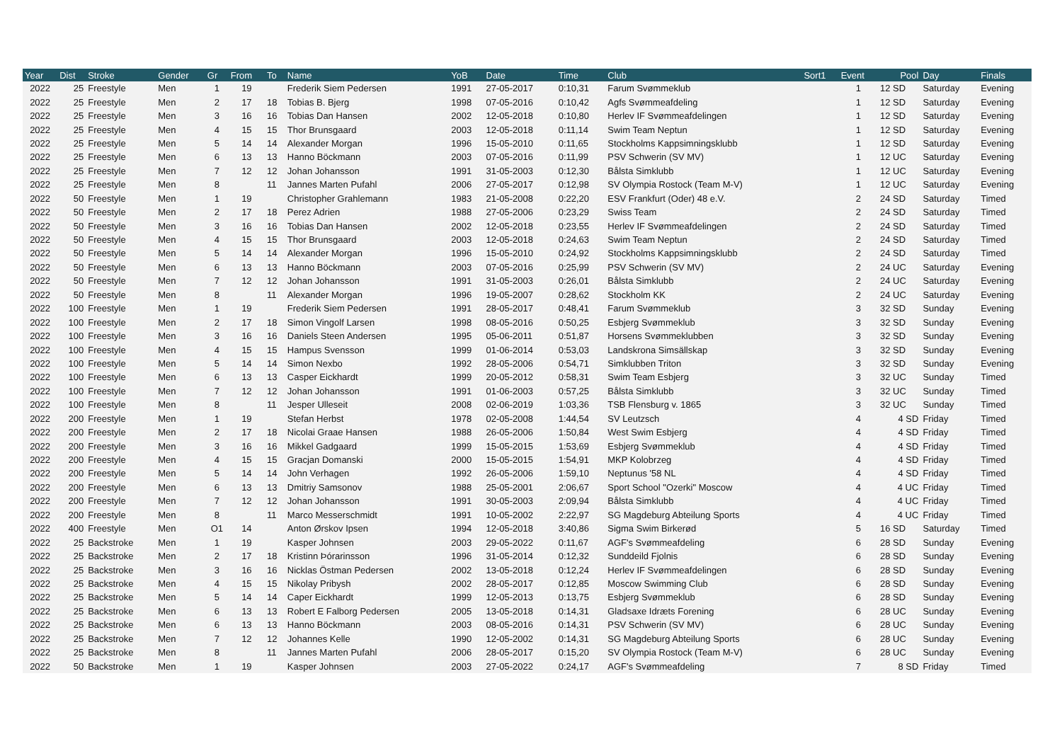| Year | Dist | Stroke | Gender | Gr | From | To | Name | YoB | Date | Time | Club | Sort1 | Event | Pool | Day | Finals |
| --- | --- | --- | --- | --- | --- | --- | --- | --- | --- | --- | --- | --- | --- | --- | --- | --- |
| 2022 | 25 | Freestyle | Men | 1 | 19 | | Frederik Siem Pedersen | 1991 | 27-05-2017 | 0:10,31 | Farum Svømmeklub | | 1 | 12 SD | Saturday | Evening |
| 2022 | 25 | Freestyle | Men | 2 | 17 | 18 | Tobias B. Bjerg | 1998 | 07-05-2016 | 0:10,42 | Agfs Svømmeafdeling | | 1 | 12 SD | Saturday | Evening |
| 2022 | 25 | Freestyle | Men | 3 | 16 | 16 | Tobias Dan Hansen | 2002 | 12-05-2018 | 0:10,80 | Herlev IF Svømmeafdelingen | | 1 | 12 SD | Saturday | Evening |
| 2022 | 25 | Freestyle | Men | 4 | 15 | 15 | Thor Brunsgaard | 2003 | 12-05-2018 | 0:11,14 | Swim Team Neptun | | 1 | 12 SD | Saturday | Evening |
| 2022 | 25 | Freestyle | Men | 5 | 14 | 14 | Alexander Morgan | 1996 | 15-05-2010 | 0:11,65 | Stockholms Kappsimningsklubb | | 1 | 12 SD | Saturday | Evening |
| 2022 | 25 | Freestyle | Men | 6 | 13 | 13 | Hanno Böckmann | 2003 | 07-05-2016 | 0:11,99 | PSV Schwerin (SV MV) | | 1 | 12 UC | Saturday | Evening |
| 2022 | 25 | Freestyle | Men | 7 | 12 | 12 | Johan Johansson | 1991 | 31-05-2003 | 0:12,30 | Bålsta Simklubb | | 1 | 12 UC | Saturday | Evening |
| 2022 | 25 | Freestyle | Men | 8 | | 11 | Jannes Marten Pufahl | 2006 | 27-05-2017 | 0:12,98 | SV Olympia Rostock (Team M-V) | | 1 | 12 UC | Saturday | Evening |
| 2022 | 50 | Freestyle | Men | 1 | 19 | | Christopher Grahlemann | 1983 | 21-05-2008 | 0:22,20 | ESV Frankfurt (Oder) 48 e.V. | | 2 | 24 SD | Saturday | Timed |
| 2022 | 50 | Freestyle | Men | 2 | 17 | 18 | Perez Adrien | 1988 | 27-05-2006 | 0:23,29 | Swiss Team | | 2 | 24 SD | Saturday | Timed |
| 2022 | 50 | Freestyle | Men | 3 | 16 | 16 | Tobias Dan Hansen | 2002 | 12-05-2018 | 0:23,55 | Herlev IF Svømmeafdelingen | | 2 | 24 SD | Saturday | Timed |
| 2022 | 50 | Freestyle | Men | 4 | 15 | 15 | Thor Brunsgaard | 2003 | 12-05-2018 | 0:24,63 | Swim Team Neptun | | 2 | 24 SD | Saturday | Timed |
| 2022 | 50 | Freestyle | Men | 5 | 14 | 14 | Alexander Morgan | 1996 | 15-05-2010 | 0:24,92 | Stockholms Kappsimningsklubb | | 2 | 24 SD | Saturday | Timed |
| 2022 | 50 | Freestyle | Men | 6 | 13 | 13 | Hanno Böckmann | 2003 | 07-05-2016 | 0:25,99 | PSV Schwerin (SV MV) | | 2 | 24 UC | Saturday | Evening |
| 2022 | 50 | Freestyle | Men | 7 | 12 | 12 | Johan Johansson | 1991 | 31-05-2003 | 0:26,01 | Bålsta Simklubb | | 2 | 24 UC | Saturday | Evening |
| 2022 | 50 | Freestyle | Men | 8 | | 11 | Alexander Morgan | 1996 | 19-05-2007 | 0:28,62 | Stockholm KK | | 2 | 24 UC | Saturday | Evening |
| 2022 | 100 | Freestyle | Men | 1 | 19 | | Frederik Siem Pedersen | 1991 | 28-05-2017 | 0:48,41 | Farum Svømmeklub | | 3 | 32 SD | Sunday | Evening |
| 2022 | 100 | Freestyle | Men | 2 | 17 | 18 | Simon Vingolf Larsen | 1998 | 08-05-2016 | 0:50,25 | Esbjerg Svømmeklub | | 3 | 32 SD | Sunday | Evening |
| 2022 | 100 | Freestyle | Men | 3 | 16 | 16 | Daniels Steen Andersen | 1995 | 05-06-2011 | 0:51,87 | Horsens Svømmeklubben | | 3 | 32 SD | Sunday | Evening |
| 2022 | 100 | Freestyle | Men | 4 | 15 | 15 | Hampus Svensson | 1999 | 01-06-2014 | 0:53,03 | Landskrona Simsällskap | | 3 | 32 SD | Sunday | Evening |
| 2022 | 100 | Freestyle | Men | 5 | 14 | 14 | Simon Nexbo | 1992 | 28-05-2006 | 0:54,71 | Simklubben Triton | | 3 | 32 SD | Sunday | Evening |
| 2022 | 100 | Freestyle | Men | 6 | 13 | 13 | Casper Eickhardt | 1999 | 20-05-2012 | 0:58,31 | Swim Team Esbjerg | | 3 | 32 UC | Sunday | Timed |
| 2022 | 100 | Freestyle | Men | 7 | 12 | 12 | Johan Johansson | 1991 | 01-06-2003 | 0:57,25 | Bålsta Simklubb | | 3 | 32 UC | Sunday | Timed |
| 2022 | 100 | Freestyle | Men | 8 | | 11 | Jesper Ulleseit | 2008 | 02-06-2019 | 1:03,36 | TSB Flensburg v. 1865 | | 3 | 32 UC | Sunday | Timed |
| 2022 | 200 | Freestyle | Men | 1 | 19 | | Stefan Herbst | 1978 | 02-05-2008 | 1:44,54 | SV Leutzsch | | 4 | 4 SD | Friday | Timed |
| 2022 | 200 | Freestyle | Men | 2 | 17 | 18 | Nicolai Graae Hansen | 1988 | 26-05-2006 | 1:50,84 | West Swim Esbjerg | | 4 | 4 SD | Friday | Timed |
| 2022 | 200 | Freestyle | Men | 3 | 16 | 16 | Mikkel Gadgaard | 1999 | 15-05-2015 | 1:53,69 | Esbjerg Svømmeklub | | 4 | 4 SD | Friday | Timed |
| 2022 | 200 | Freestyle | Men | 4 | 15 | 15 | Gracjan Domanski | 2000 | 15-05-2015 | 1:54,91 | MKP Kolobrzeg | | 4 | 4 SD | Friday | Timed |
| 2022 | 200 | Freestyle | Men | 5 | 14 | 14 | John Verhagen | 1992 | 26-05-2006 | 1:59,10 | Neptunus '58 NL | | 4 | 4 SD | Friday | Timed |
| 2022 | 200 | Freestyle | Men | 6 | 13 | 13 | Dmitriy Samsonov | 1988 | 25-05-2001 | 2:06,67 | Sport School "Ozerki" Moscow | | 4 | 4 UC | Friday | Timed |
| 2022 | 200 | Freestyle | Men | 7 | 12 | 12 | Johan Johansson | 1991 | 30-05-2003 | 2:09,94 | Bålsta Simklubb | | 4 | 4 UC | Friday | Timed |
| 2022 | 200 | Freestyle | Men | 8 | | 11 | Marco Messerschmidt | 1991 | 10-05-2002 | 2:22,97 | SG Magdeburg Abteilung Sports | | 4 | 4 UC | Friday | Timed |
| 2022 | 400 | Freestyle | Men | O1 | 14 | | Anton Ørskov Ipsen | 1994 | 12-05-2018 | 3:40,86 | Sigma Swim Birkerød | | 5 | 16 SD | Saturday | Timed |
| 2022 | 25 | Backstroke | Men | 1 | 19 | | Kasper Johnsen | 2003 | 29-05-2022 | 0:11,67 | AGF's Svømmeafdeling | | 6 | 28 SD | Sunday | Evening |
| 2022 | 25 | Backstroke | Men | 2 | 17 | 18 | Kristinn Þórarinsson | 1996 | 31-05-2014 | 0:12,32 | Sunddeild Fjolnis | | 6 | 28 SD | Sunday | Evening |
| 2022 | 25 | Backstroke | Men | 3 | 16 | 16 | Nicklas Östman Pedersen | 2002 | 13-05-2018 | 0:12,24 | Herlev IF Svømmeafdelingen | | 6 | 28 SD | Sunday | Evening |
| 2022 | 25 | Backstroke | Men | 4 | 15 | 15 | Nikolay Pribysh | 2002 | 28-05-2017 | 0:12,85 | Moscow Swimming Club | | 6 | 28 SD | Sunday | Evening |
| 2022 | 25 | Backstroke | Men | 5 | 14 | 14 | Caper Eickhardt | 1999 | 12-05-2013 | 0:13,75 | Esbjerg Svømmeklub | | 6 | 28 SD | Sunday | Evening |
| 2022 | 25 | Backstroke | Men | 6 | 13 | 13 | Robert E Falborg Pedersen | 2005 | 13-05-2018 | 0:14,31 | Gladsaxe Idræts Forening | | 6 | 28 UC | Sunday | Evening |
| 2022 | 25 | Backstroke | Men | 6 | 13 | 13 | Hanno Böckmann | 2003 | 08-05-2016 | 0:14,31 | PSV Schwerin (SV MV) | | 6 | 28 UC | Sunday | Evening |
| 2022 | 25 | Backstroke | Men | 7 | 12 | 12 | Johannes Kelle | 1990 | 12-05-2002 | 0:14,31 | SG Magdeburg Abteilung Sports | | 6 | 28 UC | Sunday | Evening |
| 2022 | 25 | Backstroke | Men | 8 | | 11 | Jannes Marten Pufahl | 2006 | 28-05-2017 | 0:15,20 | SV Olympia Rostock (Team M-V) | | 6 | 28 UC | Sunday | Evening |
| 2022 | 50 | Backstroke | Men | 1 | 19 | | Kasper Johnsen | 2003 | 27-05-2022 | 0:24,17 | AGF's Svømmeafdeling | | 7 | 8 SD | Friday | Timed |